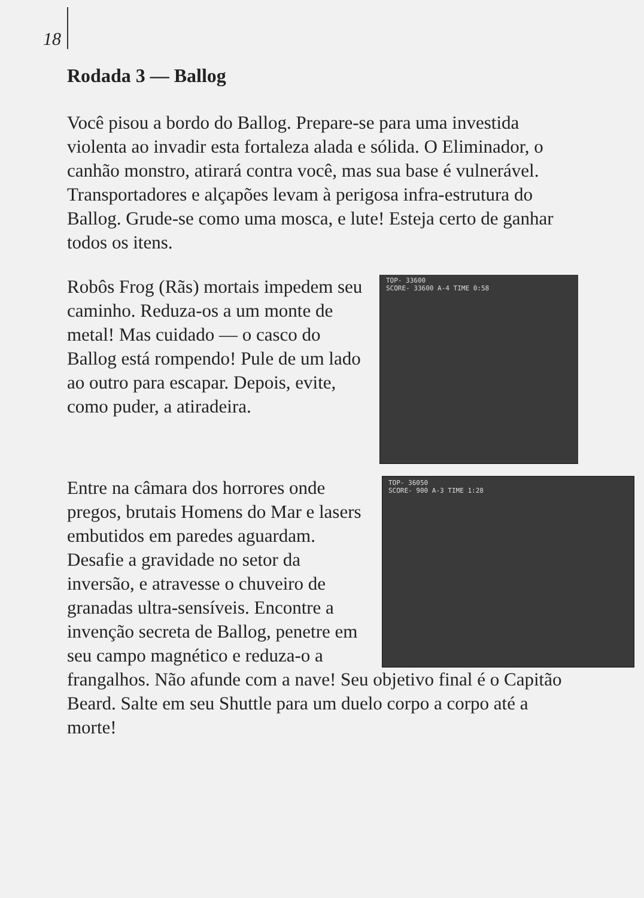18
Rodada 3 — Ballog
Você pisou a bordo do Ballog. Prepare-se para uma investida violenta ao invadir esta fortaleza alada e sólida. O Eliminador, o canhão monstro, atirará contra você, mas sua base é vulnerável. Transportadores e alçapões levam à perigosa infra-estrutura do Ballog. Grude-se como uma mosca, e lute! Esteja certo de ganhar todos os itens.
TOP- 33600
SCORE- 33600 A-4 TIME 0:58
Robôs Frog (Rãs) mortais impedem seu caminho. Reduza-os a um monte de metal! Mas cuidado — o casco do Ballog está rompendo! Pule de um lado ao outro para escapar. Depois, evite, como puder, a atiradeira.
TOP- 36050
SCORE- 900 A-3 TIME 1:28
Entre na câmara dos horrores onde pregos, brutais Homens do Mar e lasers embutidos em paredes aguardam. Desafie a gravidade no setor da inversão, e atravesse o chuveiro de granadas ultra-sensíveis. Encontre a invenção secreta de Ballog, penetre em seu campo magnético e reduza-o a frangalhos. Não afunde com a nave! Seu objetivo final é o Capitão Beard. Salte em seu Shuttle para um duelo corpo a corpo até a morte!